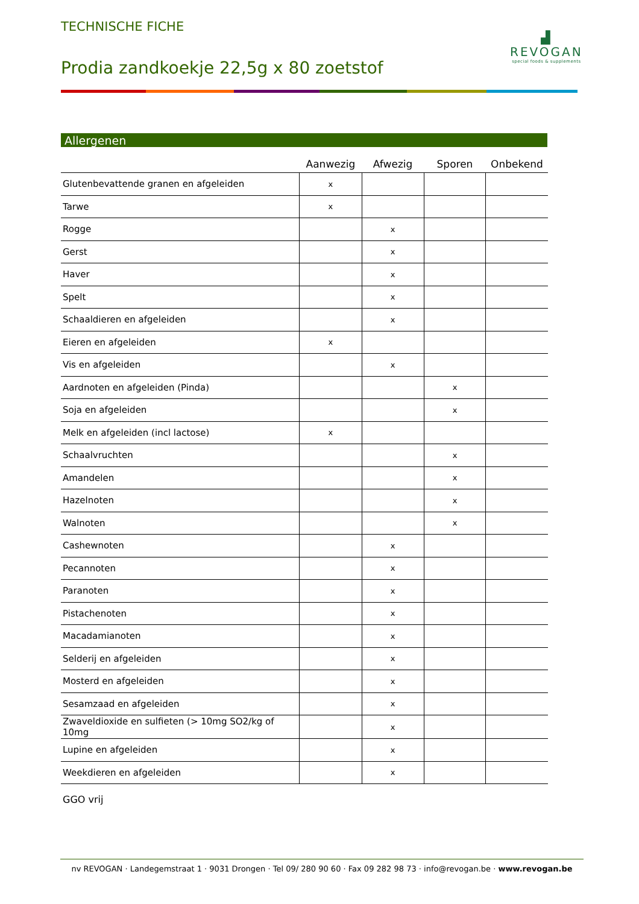TECHNISCHE FICHE
Prodia zandkoekje 22,5g x 80 zoetstof
▟
REVOGAN
special foods & supplements
Allergenen
| | Aanwezig | Afwezig | Sporen | Onbekend |
| --- | --- | --- | --- | --- |
| Glutenbevattende granen en afgeleiden | x | | | |
| Tarwe | x | | | |
| Rogge | | x | | |
| Gerst | | x | | |
| Haver | | x | | |
| Spelt | | x | | |
| Schaaldieren en afgeleiden | | x | | |
| Eieren en afgeleiden | x | | | |
| Vis en afgeleiden | | x | | |
| Aardnoten en afgeleiden (Pinda) | | | x | |
| Soja en afgeleiden | | | x | |
| Melk en afgeleiden (incl lactose) | x | | | |
| Schaalvruchten | | | x | |
| Amandelen | | | x | |
| Hazelnoten | | | x | |
| Walnoten | | | x | |
| Cashewnoten | | x | | |
| Pecannoten | | x | | |
| Paranoten | | x | | |
| Pistachenoten | | x | | |
| Macadamianoten | | x | | |
| Selderij en afgeleiden | | x | | |
| Mosterd en afgeleiden | | x | | |
| Sesamzaad en afgeleiden | | x | | |
| Zwaveldioxide en sulfieten (> 10mg SO2/kg of 10mg | | x | | |
| Lupine en afgeleiden | | x | | |
| Weekdieren en afgeleiden | | x | | |
GGO vrij
nv REVOGAN · Landegemstraat 1 · 9031 Drongen · Tel 09/ 280 90 60 · Fax 09 282 98 73 · info@revogan.be · www.revogan.be